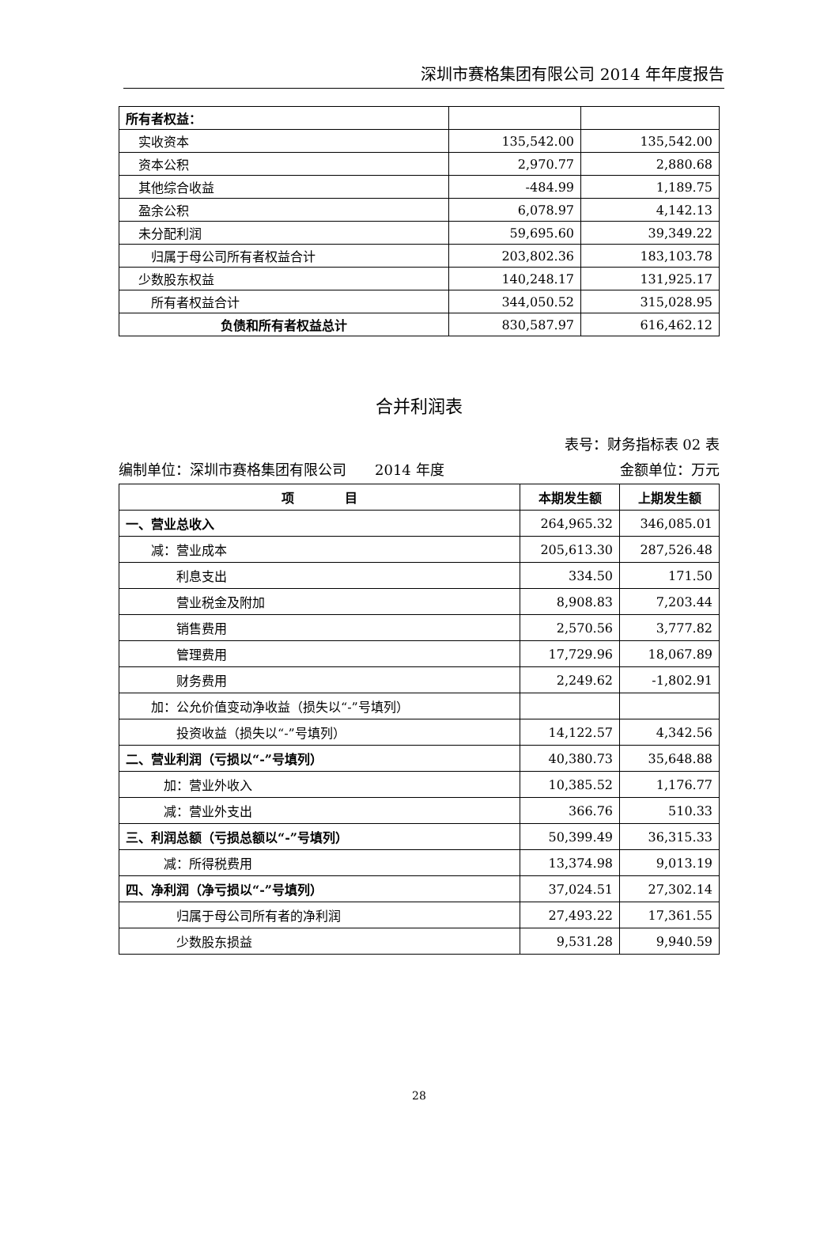深圳市赛格集团有限公司 2014 年年度报告
| 所有者权益： | | |
| 实收资本 | 135,542.00 | 135,542.00 |
| 资本公积 | 2,970.77 | 2,880.68 |
| 其他综合收益 | -484.99 | 1,189.75 |
| 盈余公积 | 6,078.97 | 4,142.13 |
| 未分配利润 | 59,695.60 | 39,349.22 |
| 归属于母公司所有者权益合计 | 203,802.36 | 183,103.78 |
| 少数股东权益 | 140,248.17 | 131,925.17 |
| 所有者权益合计 | 344,050.52 | 315,028.95 |
| 负债和所有者权益总计 | 830,587.97 | 616,462.12 |
合并利润表
表号：财务指标表 02 表
编制单位：深圳市赛格集团有限公司　　2014 年度 金额单位：万元
| 项 目 | 本期发生额 | 上期发生额 |
| --- | --- | --- |
| 一、营业总收入 | 264,965.32 | 346,085.01 |
| 减：营业成本 | 205,613.30 | 287,526.48 |
| 利息支出 | 334.50 | 171.50 |
| 营业税金及附加 | 8,908.83 | 7,203.44 |
| 销售费用 | 2,570.56 | 3,777.82 |
| 管理费用 | 17,729.96 | 18,067.89 |
| 财务费用 | 2,249.62 | -1,802.91 |
| 加：公允价值变动净收益（损失以“-”号填列） | | |
| 投资收益（损失以“-”号填列） | 14,122.57 | 4,342.56 |
| 二、营业利润（亏损以“-”号填列） | 40,380.73 | 35,648.88 |
| 加：营业外收入 | 10,385.52 | 1,176.77 |
| 减：营业外支出 | 366.76 | 510.33 |
| 三、利润总额（亏损总额以“-”号填列） | 50,399.49 | 36,315.33 |
| 减：所得税费用 | 13,374.98 | 9,013.19 |
| 四、净利润（净亏损以“-”号填列） | 37,024.51 | 27,302.14 |
| 归属于母公司所有者的净利润 | 27,493.22 | 17,361.55 |
| 少数股东损益 | 9,531.28 | 9,940.59 |
28